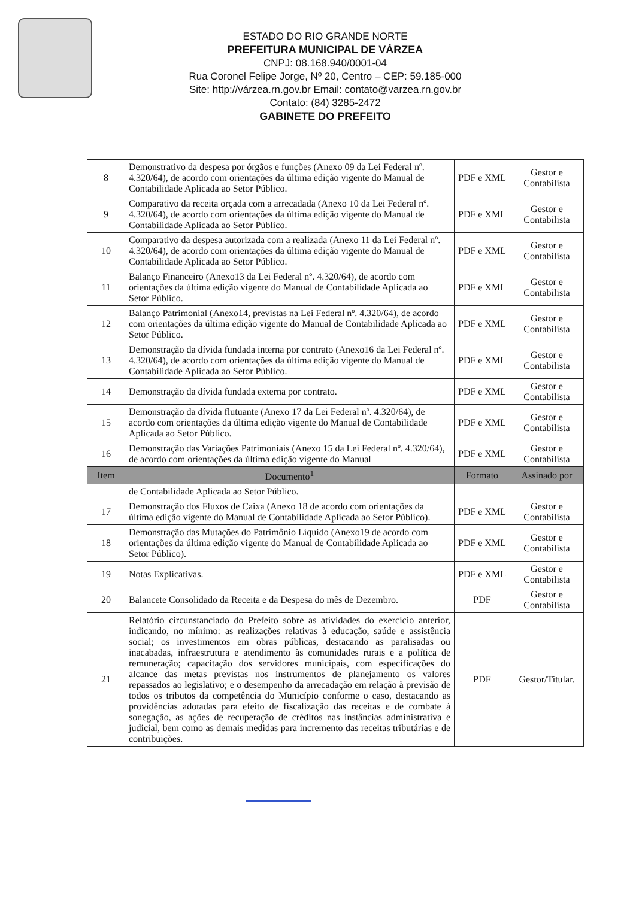ESTADO DO RIO GRANDE NORTE
PREFEITURA MUNICIPAL DE VÁRZEA
CNPJ: 08.168.940/0001-04
Rua Coronel Felipe Jorge, Nº 20, Centro – CEP: 59.185-000
Site: http://várzea.rn.gov.br Email: contato@varzea.rn.gov.br
Contato: (84) 3285-2472
GABINETE DO PREFEITO
| 8 | Demonstrativo da despesa por órgãos e funções (Anexo 09 da Lei Federal nº. 4.320/64), de acordo com orientações da última edição vigente do Manual de Contabilidade Aplicada ao Setor Público. | PDF e XML | Gestor e Contabilista |
| 9 | Comparativo da receita orçada com a arrecadada (Anexo 10 da Lei Federal nº. 4.320/64), de acordo com orientações da última edição vigente do Manual de Contabilidade Aplicada ao Setor Público. | PDF e XML | Gestor e Contabilista |
| 10 | Comparativo da despesa autorizada com a realizada (Anexo 11 da Lei Federal nº. 4.320/64), de acordo com orientações da última edição vigente do Manual de Contabilidade Aplicada ao Setor Público. | PDF e XML | Gestor e Contabilista |
| 11 | Balanço Financeiro (Anexo13 da Lei Federal nº. 4.320/64), de acordo com orientações da última edição vigente do Manual de Contabilidade Aplicada ao Setor Público. | PDF e XML | Gestor e Contabilista |
| 12 | Balanço Patrimonial (Anexo14, previstas na Lei Federal nº. 4.320/64), de acordo com orientações da última edição vigente do Manual de Contabilidade Aplicada ao Setor Público. | PDF e XML | Gestor e Contabilista |
| 13 | Demonstração da dívida fundada interna por contrato (Anexo16 da Lei Federal nº. 4.320/64), de acordo com orientações da última edição vigente do Manual de Contabilidade Aplicada ao Setor Público. | PDF e XML | Gestor e Contabilista |
| 14 | Demonstração da dívida fundada externa por contrato. | PDF e XML | Gestor e Contabilista |
| 15 | Demonstração da dívida flutuante (Anexo 17 da Lei Federal nº. 4.320/64), de acordo com orientações da última edição vigente do Manual de Contabilidade Aplicada ao Setor Público. | PDF e XML | Gestor e Contabilista |
| 16 | Demonstração das Variações Patrimoniais (Anexo 15 da Lei Federal nº. 4.320/64), de acordo com orientações da última edição vigente do Manual | PDF e XML | Gestor e Contabilista |
| Item | Documento<sup>1</sup> | Formato | Assinado por |
| | de Contabilidade Aplicada ao Setor Público. | | |
| 17 | Demonstração dos Fluxos de Caixa (Anexo 18 de acordo com orientações da última edição vigente do Manual de Contabilidade Aplicada ao Setor Público). | PDF e XML | Gestor e Contabilista |
| 18 | Demonstração das Mutações do Patrimônio Líquido (Anexo19 de acordo com orientações da última edição vigente do Manual de Contabilidade Aplicada ao Setor Público). | PDF e XML | Gestor e Contabilista |
| 19 | Notas Explicativas. | PDF e XML | Gestor e Contabilista |
| 20 | Balancete Consolidado da Receita e da Despesa do mês de Dezembro. | PDF | Gestor e Contabilista |
| 21 | Relatório circunstanciado do Prefeito sobre as atividades do exercício anterior, indicando, no mínimo: as realizações relativas à educação, saúde e assistência social; os investimentos em obras públicas, destacando as paralisadas ou inacabadas, infraestrutura e atendimento às comunidades rurais e a política de remuneração; capacitação dos servidores municipais, com especificações do alcance das metas previstas nos instrumentos de planejamento os valores repassados ao legislativo; e o desempenho da arrecadação em relação à previsão de todos os tributos da competência do Município conforme o caso, destacando as providências adotadas para efeito de fiscalização das receitas e de combate à sonegação, as ações de recuperação de créditos nas instâncias administrativa e judicial, bem como as demais medidas para incremento das receitas tributárias e de contribuições. | PDF | Gestor/Titular. |